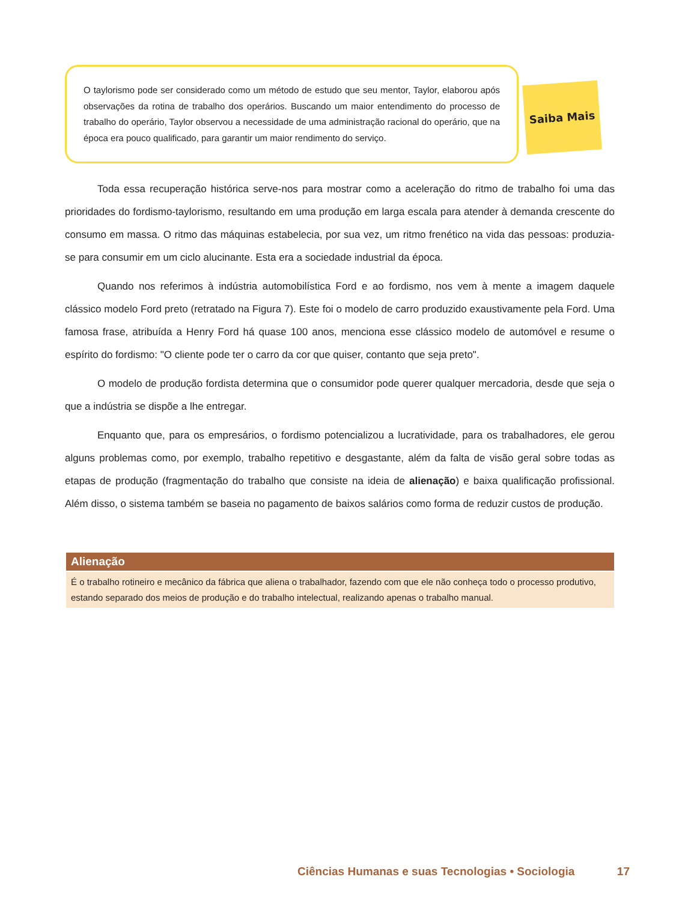O taylorismo pode ser considerado como um método de estudo que seu mentor, Taylor, elaborou após observações da rotina de trabalho dos operários. Buscando um maior entendimento do processo de trabalho do operário, Taylor observou a necessidade de uma administração racional do operário, que na época era pouco qualificado, para garantir um maior rendimento do serviço.
Saiba Mais
Toda essa recuperação histórica serve-nos para mostrar como a aceleração do ritmo de trabalho foi uma das prioridades do fordismo-taylorismo, resultando em uma produção em larga escala para atender à demanda crescente do consumo em massa. O ritmo das máquinas estabelecia, por sua vez, um ritmo frenético na vida das pessoas: produzia-se para consumir em um ciclo alucinante. Esta era a sociedade industrial da época.
Quando nos referimos à indústria automobilística Ford e ao fordismo, nos vem à mente a imagem daquele clássico modelo Ford preto (retratado na Figura 7). Este foi o modelo de carro produzido exaustivamente pela Ford. Uma famosa frase, atribuída a Henry Ford há quase 100 anos, menciona esse clássico modelo de automóvel e resume o espírito do fordismo: "O cliente pode ter o carro da cor que quiser, contanto que seja preto".
O modelo de produção fordista determina que o consumidor pode querer qualquer mercadoria, desde que seja o que a indústria se dispõe a lhe entregar.
Enquanto que, para os empresários, o fordismo potencializou a lucratividade, para os trabalhadores, ele gerou alguns problemas como, por exemplo, trabalho repetitivo e desgastante, além da falta de visão geral sobre todas as etapas de produção (fragmentação do trabalho que consiste na ideia de alienação) e baixa qualificação profissional. Além disso, o sistema também se baseia no pagamento de baixos salários como forma de reduzir custos de produção.
Alienação
É o trabalho rotineiro e mecânico da fábrica que aliena o trabalhador, fazendo com que ele não conheça todo o processo produtivo, estando separado dos meios de produção e do trabalho intelectual, realizando apenas o trabalho manual.
Ciências Humanas e suas Tecnologias • Sociologia 17